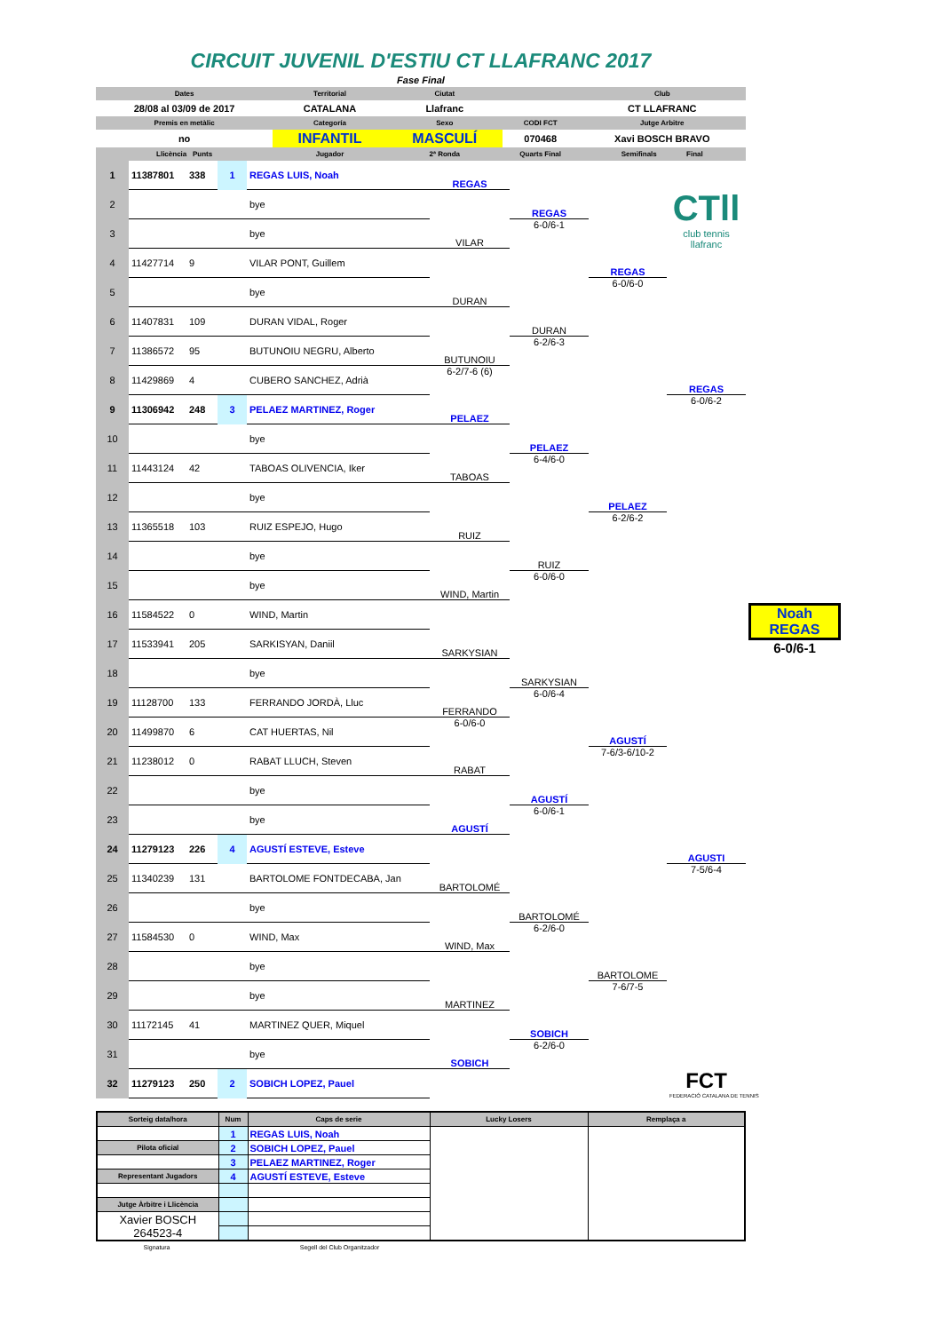CIRCUIT JUVENIL D'ESTIU CT LLAFRANC 2017
Fase Final
| Dates | Territorial | Ciutat | | Club |
| 28/08 al 03/09 de 2017 | CATALANA | Llafranc | | CT LLAFRANC |
| Premis en metàlic | Categoría | Sexo | CODI FCT | Jutge Arbitre |
| no | INFANTIL | MASCULÍ | 070468 | Xavi BOSCH BRAVO |
| Llicència Punts | Jugador | 2ª Ronda | Quarts Final | Semifinals Final |
| 1 | 11387801 | 338 | 1 | REGAS LUIS, Noah | REGAS | | | CTll club tennis llafranc | |
| 2 | | | | bye | | REGAS | | | |
| 3 | | | | bye | VILAR | 6-0/6-1 | | | |
| 4 | 11427714 | 9 | | VILAR PONT, Guillem | | | REGAS | | |
| 5 | | | | bye | DURAN | | 6-0/6-0 | | |
| 6 | 11407831 | 109 | | DURAN VIDAL, Roger | | DURAN | | | |
| 7 | 11386572 | 95 | | BUTUNOIU NEGRU, Alberto | BUTUNOIU | 6-2/6-3 | | | |
| 8 | 11429869 | 4 | | CUBERO SANCHEZ, Adrià | 6-2/7-6 (6) | | | REGAS | |
| 9 | 11306942 | 248 | 3 | PELAEZ MARTINEZ, Roger | PELAEZ | | | 6-0/6-2 | |
| 10 | | | | bye | | PELAEZ | | | |
| 11 | 11443124 | 42 | | TABOAS OLIVENCIA, Iker | TABOAS | 6-4/6-0 | | | |
| 12 | | | | bye | | | PELAEZ | | |
| 13 | 11365518 | 103 | | RUIZ ESPEJO, Hugo | RUIZ | | 6-2/6-2 | | |
| 14 | | | | bye | | RUIZ | | | |
| 15 | | | | bye | WIND, Martin | 6-0/6-0 | | | |
| 16 | 11584522 | 0 | | WIND, Martin | | | | | Noah REGAS 6-0/6-1 |
| 17 | 11533941 | 205 | | SARKISYAN, Daniil | SARKYSIAN | | | | |
| 18 | | | | bye | | SARKYSIAN | | | |
| 19 | 11128700 | 133 | | FERRANDO JORDÀ, Lluc | FERRANDO | 6-0/6-4 | | | |
| 20 | 11499870 | 6 | | CAT HUERTAS, Nil | 6-0/6-0 | | AGUSTÍ | | |
| 21 | 11238012 | 0 | | RABAT LLUCH, Steven | RABAT | | 7-6/3-6/10-2 | | |
| 22 | | | | bye | | AGUSTÍ | | | |
| 23 | | | | bye | AGUSTÍ | 6-0/6-1 | | | |
| 24 | 11279123 | 226 | 4 | AGUSTÍ ESTEVE, Esteve | | | | AGUSTI | |
| 25 | 11340239 | 131 | | BARTOLOME FONTDECABA, Jan | BARTOLOMÉ | | | 7-5/6-4 | |
| 26 | | | | bye | | BARTOLOMÉ | | | |
| 27 | 11584530 | 0 | | WIND, Max | WIND, Max | 6-2/6-0 | | | |
| 28 | | | | bye | | | BARTOLOME | | |
| 29 | | | | bye | MARTINEZ | | 7-6/7-5 | | |
| 30 | 11172145 | 41 | | MARTINEZ QUER, Miquel | | SOBICH | | FCT FEDERACIÓ CATALANA DE TENNIS | |
| 31 | | | | bye | SOBICH | 6-2/6-0 | | | |
| 32 | 11279123 | 250 | 2 | SOBICH LOPEZ, Pauel | | | | | |
| Sorteig data/hora | Num | Caps de serie | Lucky Losers | Remplaça a |
| | 1 | REGAS LUIS, Noah | | |
| Pilota oficial | 2 | SOBICH LOPEZ, Pauel | | |
| | 3 | PELAEZ MARTINEZ, Roger | | |
| Representant Jugadors | 4 | AGUSTÍ ESTEVE, Esteve | | |
| Jutge Àrbitre i Llicència | | | | |
| Xavier BOSCH 264523-4 | | | | |
Signatura Segell del Club Organitzador